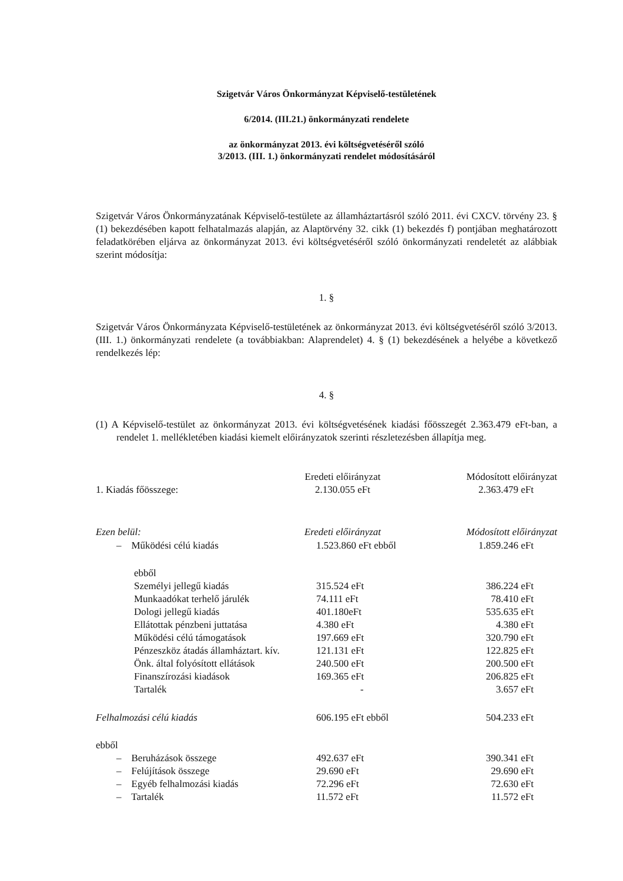Szigetvár Város Önkormányzat Képviselő-testületének
6/2014. (III.21.) önkormányzati rendelete
az önkormányzat 2013. évi költségvetéséről szóló
3/2013. (III. 1.) önkormányzati rendelet módosításáról
Szigetvár Város Önkormányzatának Képviselő-testülete az államháztartásról szóló 2011. évi CXCV. törvény 23. § (1) bekezdésében kapott felhatalmazás alapján, az Alaptörvény 32. cikk (1) bekezdés f) pontjában meghatározott feladatkörében eljárva az önkormányzat 2013. évi költségvetéséről szóló önkormányzati rendeletét az alábbiak szerint módosítja:
1. §
Szigetvár Város Önkormányzata Képviselő-testületének az önkormányzat 2013. évi költségvetéséről szóló 3/2013. (III. 1.) önkormányzati rendelete (a továbbiakban: Alaprendelet) 4. § (1) bekezdésének a helyébe a következő rendelkezés lép:
4. §
(1) A Képviselő-testület az önkormányzat 2013. évi költségvetésének kiadási főösszegét 2.363.479 eFt-ban, a rendelet 1. mellékletében kiadási kiemelt előirányzatok szerinti részletezésben állapítja meg.
| | Eredeti előirányzat | Módosított előirányzat |
| 1. Kiadás főösszege: | 2.130.055 eFt | 2.363.479 eFt |
| Ezen belül: | Eredeti előirányzat | Módosított előirányzat |
| – Működési célú kiadás | 1.523.860 eFt ebből | 1.859.246 eFt |
| ebből | | |
| Személyi jellegű kiadás | 315.524 eFt | 386.224 eFt |
| Munkaadókat terhelő járulék | 74.111 eFt | 78.410 eFt |
| Dologi jellegű kiadás | 401.180eFt | 535.635 eFt |
| Ellátottak pénzbeni juttatása | 4.380 eFt | 4.380 eFt |
| Működési célú támogatások | 197.669 eFt | 320.790 eFt |
| Pénzeszköz átadás államháztart. kív. | 121.131 eFt | 122.825 eFt |
| Önk. által folyósított ellátások | 240.500 eFt | 200.500 eFt |
| Finanszírozási kiadások | 169.365 eFt | 206.825 eFt |
| Tartalék | - | 3.657 eFt |
| Felhalmozási célú kiadás | 606.195 eFt ebből | 504.233 eFt |
| ebből | | |
| – Beruházások összege | 492.637 eFt | 390.341 eFt |
| – Felújítások összege | 29.690 eFt | 29.690 eFt |
| – Egyéb felhalmozási kiadás | 72.296 eFt | 72.630 eFt |
| – Tartalék | 11.572 eFt | 11.572 eFt |